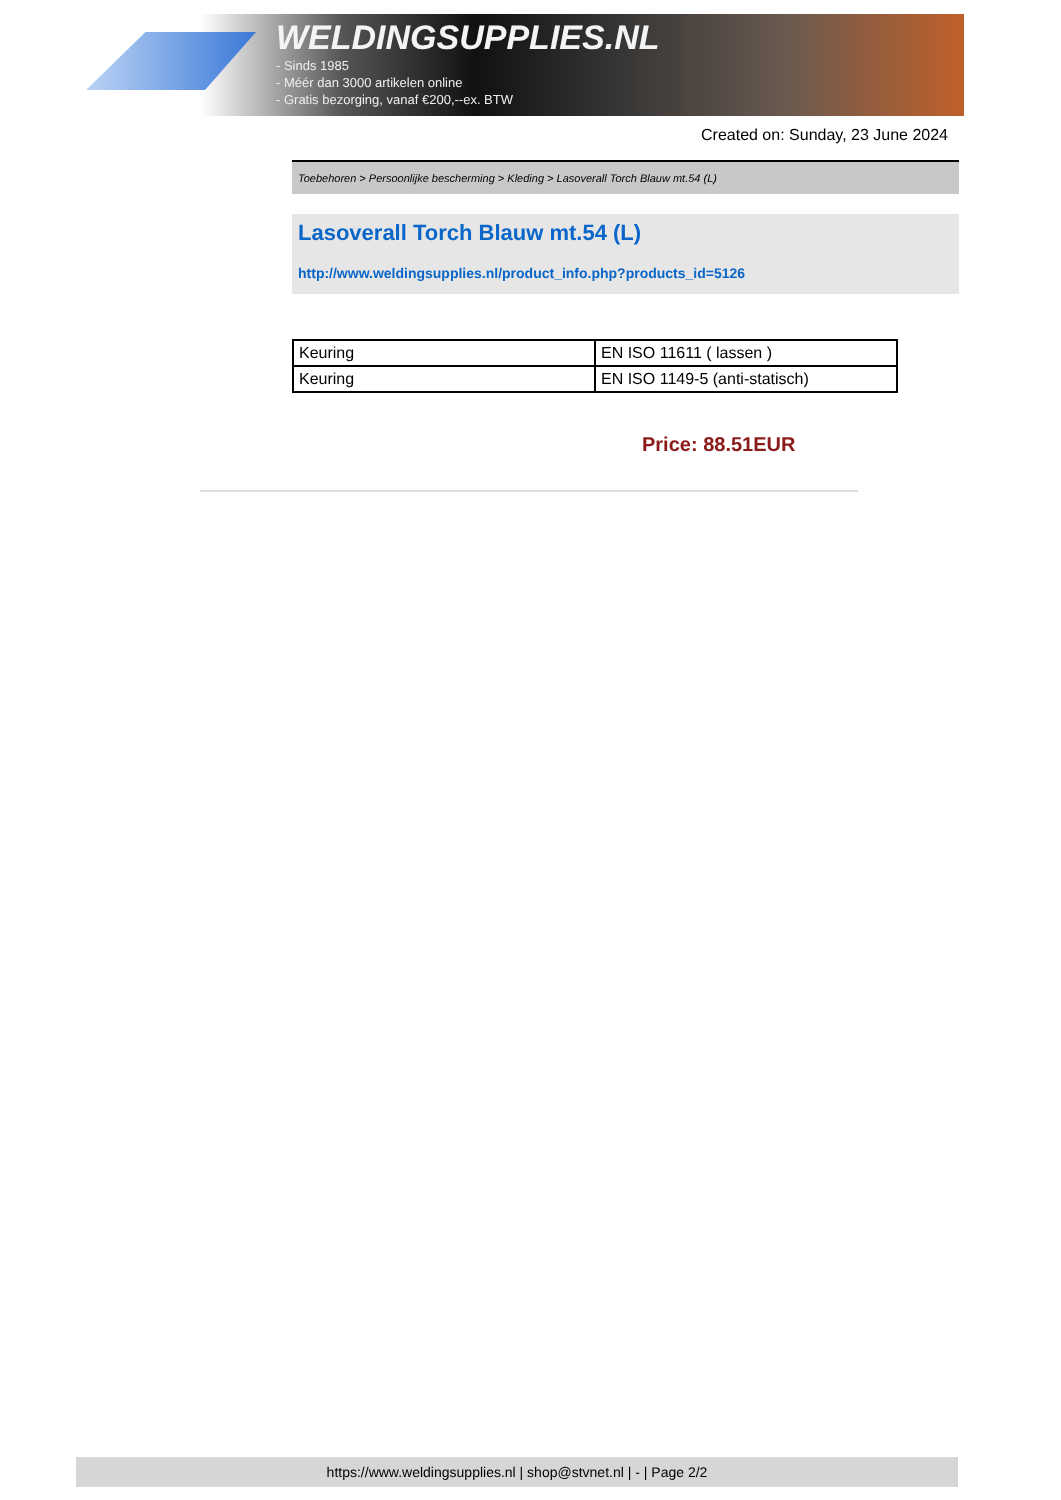WELDINGSUPPLIES.NL
- Sinds 1985
- Méér dan 3000 artikelen online
- Gratis bezorging, vanaf €200,--ex. BTW
Created on: Sunday, 23 June 2024
Toebehoren > Persoonlijke bescherming > Kleding > Lasoverall Torch Blauw mt.54 (L)
Lasoverall Torch Blauw mt.54 (L)
http://www.weldingsupplies.nl/product_info.php?products_id=5126
| Keuring | EN ISO 11611 ( lassen ) |
| Keuring | EN ISO 1149-5 (anti-statisch) |
Price: 88.51EUR
https://www.weldingsupplies.nl | shop@stvnet.nl | - | Page 2/2